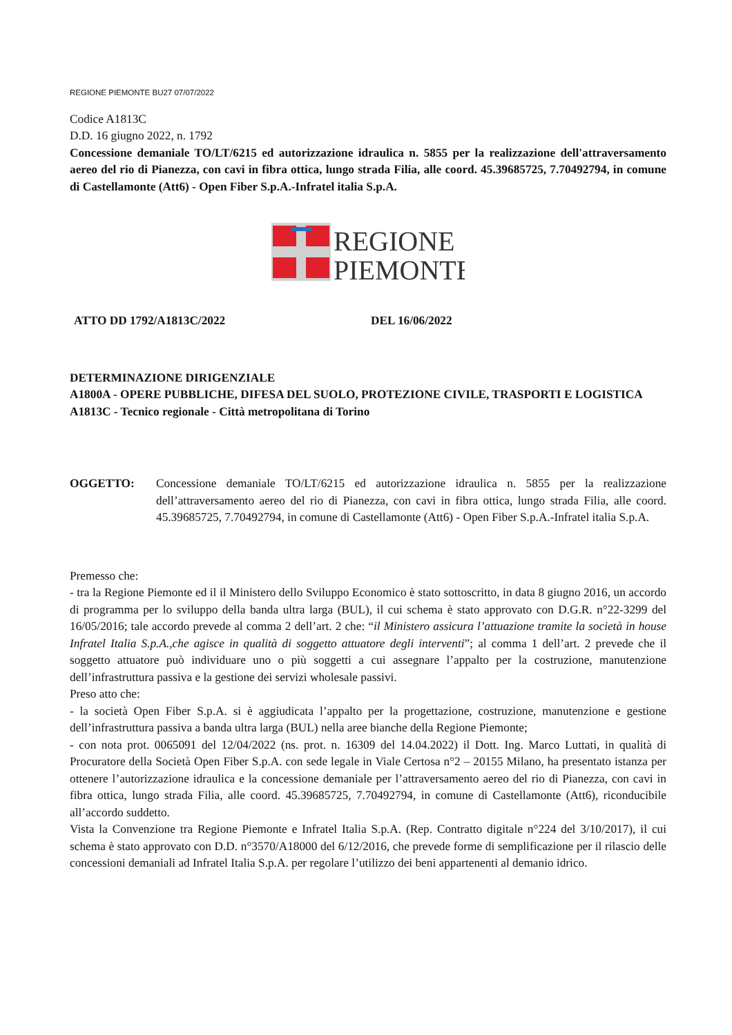REGIONE PIEMONTE BU27 07/07/2022
Codice A1813C
D.D. 16 giugno 2022, n. 1792
Concessione demaniale TO/LT/6215 ed autorizzazione idraulica n. 5855 per la realizzazione dell'attraversamento aereo del rio di Pianezza, con cavi in fibra ottica, lungo strada Filia, alle coord. 45.39685725, 7.70492794, in comune di Castellamonte (Att6) - Open Fiber S.p.A.-Infratel italia S.p.A.
REGIONE
PIEMONTE
ATTO DD 1792/A1813C/2022 DEL 16/06/2022
DETERMINAZIONE DIRIGENZIALE
A1800A - OPERE PUBBLICHE, DIFESA DEL SUOLO, PROTEZIONE CIVILE, TRASPORTI E LOGISTICA
A1813C - Tecnico regionale - Città metropolitana di Torino
OGGETTO: Concessione demaniale TO/LT/6215 ed autorizzazione idraulica n. 5855 per la realizzazione dell’attraversamento aereo del rio di Pianezza, con cavi in fibra ottica, lungo strada Filia, alle coord. 45.39685725, 7.70492794, in comune di Castellamonte (Att6) - Open Fiber S.p.A.-Infratel italia S.p.A.
Premesso che:
- tra la Regione Piemonte ed il il Ministero dello Sviluppo Economico è stato sottoscritto, in data 8 giugno 2016, un accordo di programma per lo sviluppo della banda ultra larga (BUL), il cui schema è stato approvato con D.G.R. n°22-3299 del 16/05/2016; tale accordo prevede al comma 2 dell’art. 2 che: “il Ministero assicura l’attuazione tramite la società in house Infratel Italia S.p.A.,che agisce in qualità di soggetto attuatore degli interventi”; al comma 1 dell’art. 2 prevede che il soggetto attuatore può individuare uno o più soggetti a cui assegnare l’appalto per la costruzione, manutenzione dell’infrastruttura passiva e la gestione dei servizi wholesale passivi.
Preso atto che:
- la società Open Fiber S.p.A. si è aggiudicata l’appalto per la progettazione, costruzione, manutenzione e gestione dell’infrastruttura passiva a banda ultra larga (BUL) nella aree bianche della Regione Piemonte;
- con nota prot. 0065091 del 12/04/2022 (ns. prot. n. 16309 del 14.04.2022) il Dott. Ing. Marco Luttati, in qualità di Procuratore della Società Open Fiber S.p.A. con sede legale in Viale Certosa n°2 – 20155 Milano, ha presentato istanza per ottenere l’autorizzazione idraulica e la concessione demaniale per l’attraversamento aereo del rio di Pianezza, con cavi in fibra ottica, lungo strada Filia, alle coord. 45.39685725, 7.70492794, in comune di Castellamonte (Att6), riconducibile all’accordo suddetto.
Vista la Convenzione tra Regione Piemonte e Infratel Italia S.p.A. (Rep. Contratto digitale n°224 del 3/10/2017), il cui schema è stato approvato con D.D. n°3570/A18000 del 6/12/2016, che prevede forme di semplificazione per il rilascio delle concessioni demaniali ad Infratel Italia S.p.A. per regolare l’utilizzo dei beni appartenenti al demanio idrico.